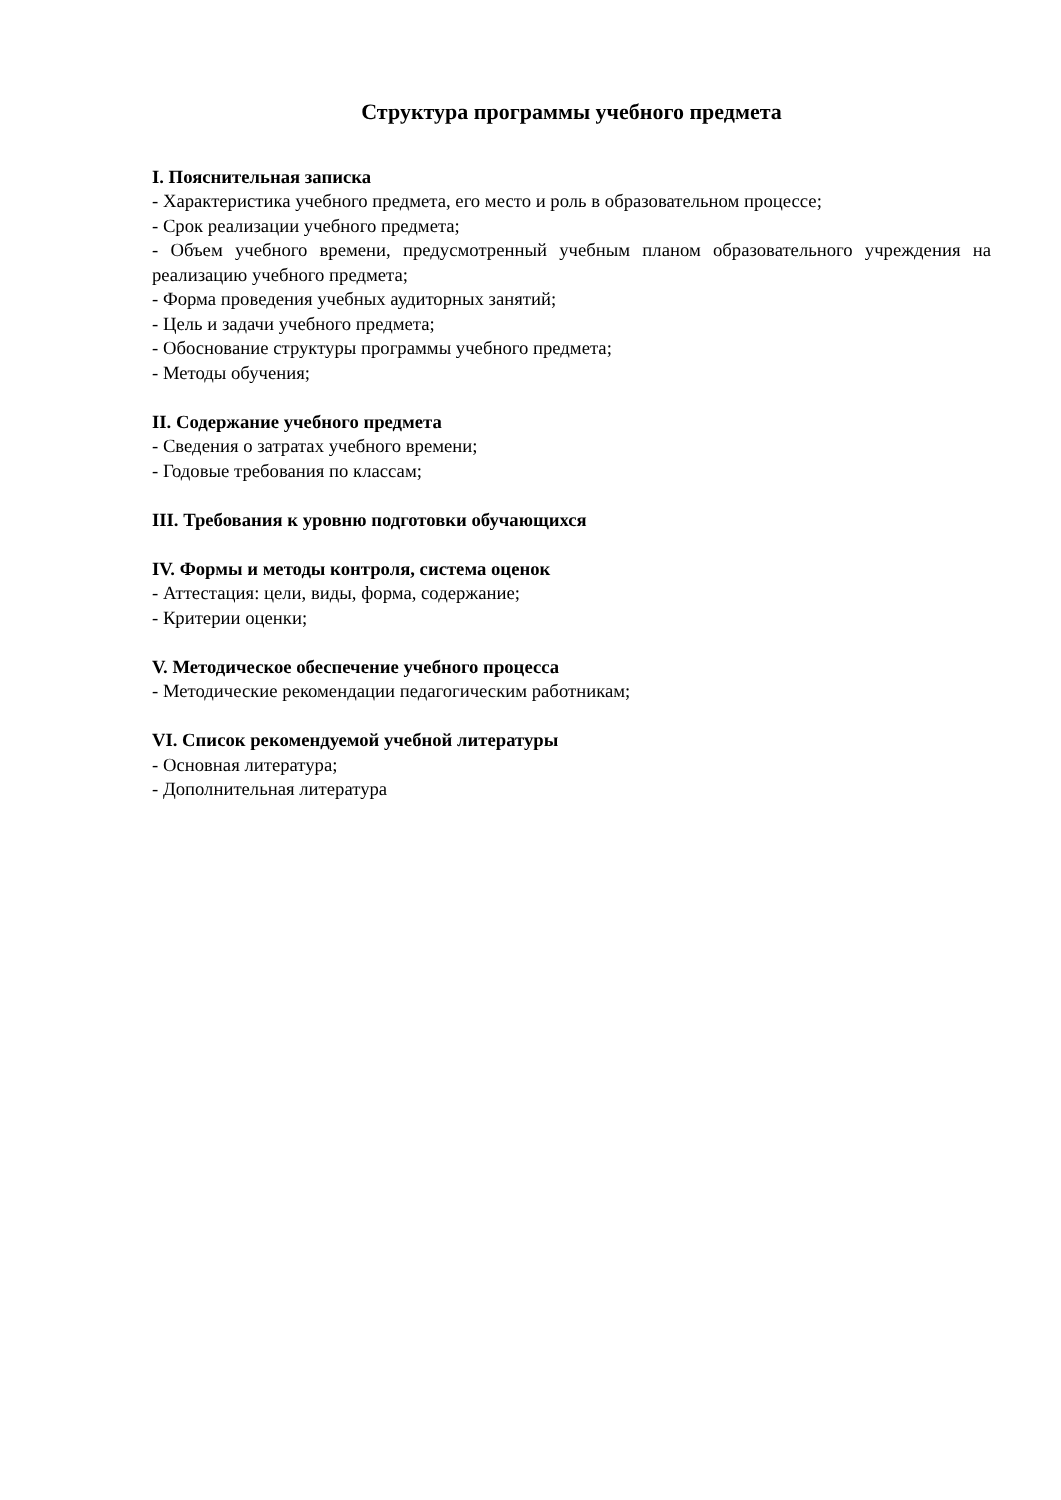Структура программы учебного предмета
I. Пояснительная записка
- Характеристика учебного предмета, его место и роль в образовательном процессе;
- Срок реализации учебного предмета;
- Объем учебного времени, предусмотренный учебным планом образовательного учреждения на реализацию учебного предмета;
- Форма проведения учебных аудиторных занятий;
- Цель и задачи учебного предмета;
- Обоснование структуры программы учебного предмета;
- Методы обучения;
II. Содержание учебного предмета
- Сведения о затратах учебного времени;
- Годовые требования по классам;
III. Требования к уровню подготовки обучающихся
IV. Формы и методы контроля, система оценок
- Аттестация: цели, виды, форма, содержание;
- Критерии оценки;
V. Методическое обеспечение учебного процесса
- Методические рекомендации педагогическим работникам;
VI. Список рекомендуемой учебной литературы
- Основная литература;
- Дополнительная литература